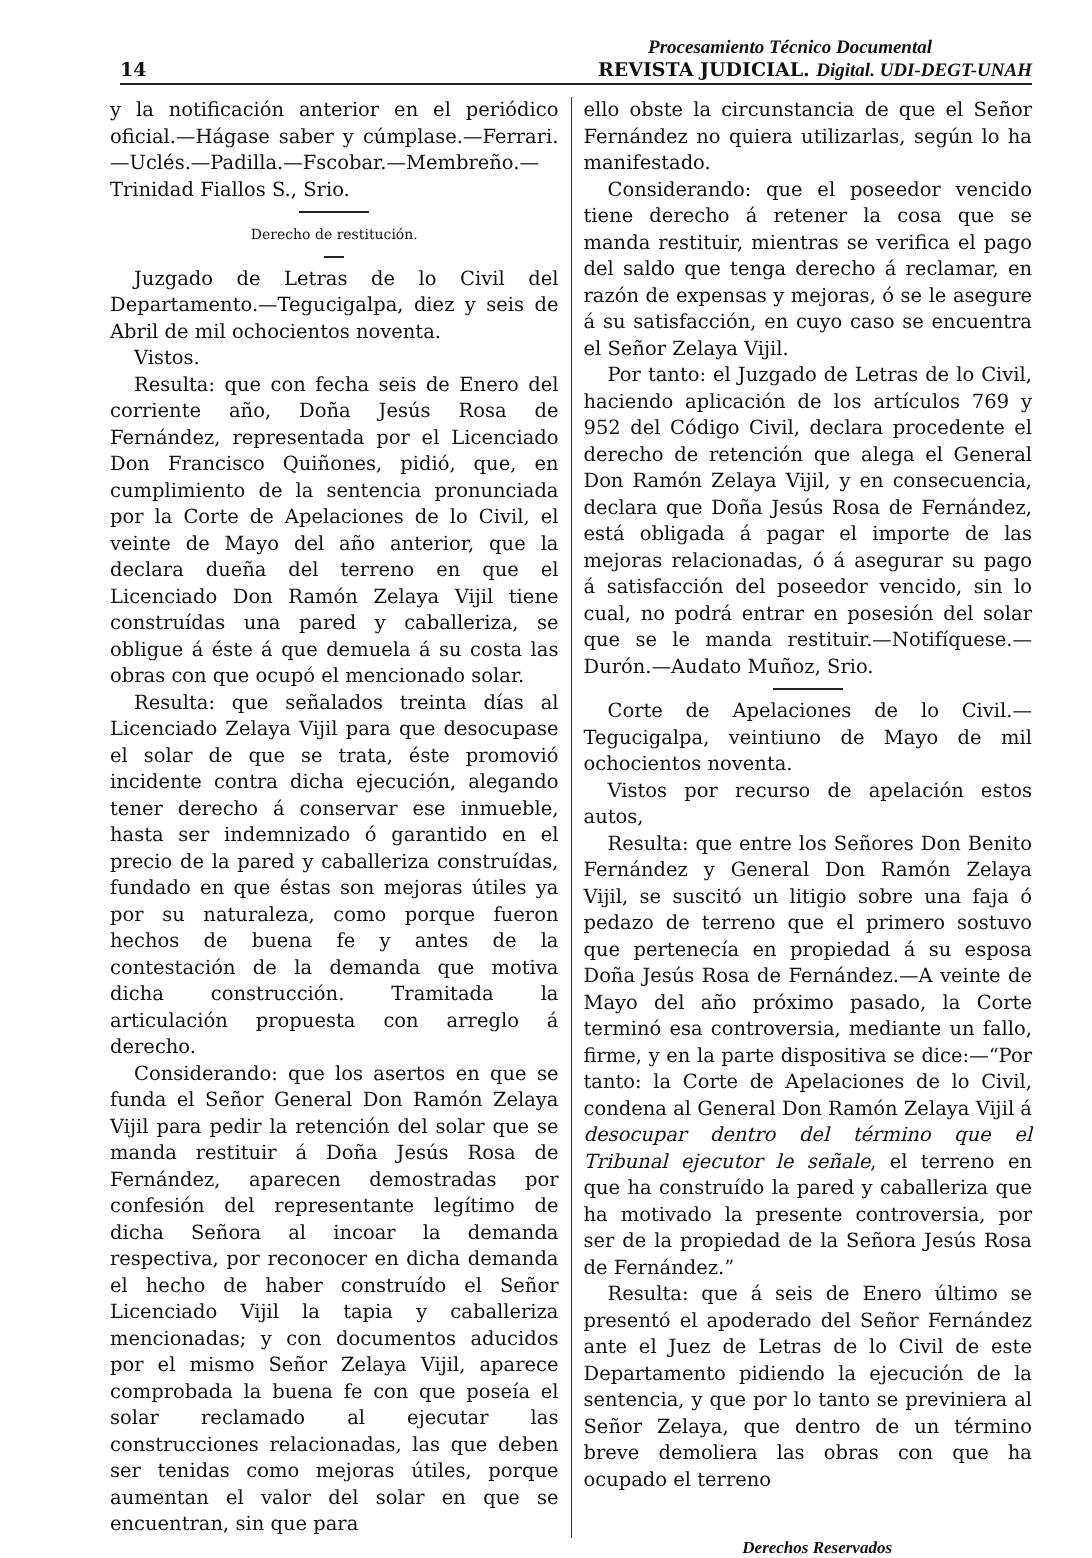Procesamiento Técnico Documental
14 REVISTA JUDICIAL. Digital. UDI-DEGT-UNAH
y la notificación anterior en el periódico oficial.—Hágase saber y cúmplase.—Ferrari.—Uclés.—Padilla.—Fscobar.—Membreño.—Trinidad Fiallos S., Srio.
Derecho de restitución.
Juzgado de Letras de lo Civil del Departamento.—Tegucigalpa, diez y seis de Abril de mil ochocientos noventa.
Vistos.
Resulta: que con fecha seis de Enero del corriente año, Doña Jesús Rosa de Fernández, representada por el Licenciado Don Francisco Quiñones, pidió, que, en cumplimiento de la sentencia pronunciada por la Corte de Apelaciones de lo Civil, el veinte de Mayo del año anterior, que la declara dueña del terreno en que el Licenciado Don Ramón Zelaya Vijil tiene construídas una pared y caballeriza, se obligue á éste á que demuela á su costa las obras con que ocupó el mencionado solar.
Resulta: que señalados treinta días al Licenciado Zelaya Vijil para que desocupase el solar de que se trata, éste promovió incidente contra dicha ejecución, alegando tener derecho á conservar ese inmueble, hasta ser indemnizado ó garantido en el precio de la pared y caballeriza construídas, fundado en que éstas son mejoras útiles ya por su naturaleza, como porque fueron hechos de buena fe y antes de la contestación de la demanda que motiva dicha construcción. Tramitada la articulación propuesta con arreglo á derecho.
Considerando: que los asertos en que se funda el Señor General Don Ramón Zelaya Vijil para pedir la retención del solar que se manda restituir á Doña Jesús Rosa de Fernández, aparecen demostradas por confesión del representante legítimo de dicha Señora al incoar la demanda respectiva, por reconocer en dicha demanda el hecho de haber construído el Señor Licenciado Vijil la tapia y caballeriza mencionadas; y con documentos aducidos por el mismo Señor Zelaya Vijil, aparece comprobada la buena fe con que poseía el solar reclamado al ejecutar las construcciones relacionadas, las que deben ser tenidas como mejoras útiles, porque aumentan el valor del solar en que se encuentran, sin que para
ello obste la circunstancia de que el Señor Fernández no quiera utilizarlas, según lo ha manifestado.
Considerando: que el poseedor vencido tiene derecho á retener la cosa que se manda restituir, mientras se verifica el pago del saldo que tenga derecho á reclamar, en razón de expensas y mejoras, ó se le asegure á su satisfacción, en cuyo caso se encuentra el Señor Zelaya Vijil.
Por tanto: el Juzgado de Letras de lo Civil, haciendo aplicación de los artículos 769 y 952 del Código Civil, declara procedente el derecho de retención que alega el General Don Ramón Zelaya Vijil, y en consecuencia, declara que Doña Jesús Rosa de Fernández, está obligada á pagar el importe de las mejoras relacionadas, ó á asegurar su pago á satisfacción del poseedor vencido, sin lo cual, no podrá entrar en posesión del solar que se le manda restituir.—Notifíquese.—Durón.—Audato Muñoz, Srio.
Corte de Apelaciones de lo Civil.—Tegucigalpa, veintiuno de Mayo de mil ochocientos noventa.
Vistos por recurso de apelación estos autos,
Resulta: que entre los Señores Don Benito Fernández y General Don Ramón Zelaya Vijil, se suscitó un litigio sobre una faja ó pedazo de terreno que el primero sostuvo que pertenecía en propiedad á su esposa Doña Jesús Rosa de Fernández.—A veinte de Mayo del año próximo pasado, la Corte terminó esa controversia, mediante un fallo, firme, y en la parte dispositiva se dice:—“Por tanto: la Corte de Apelaciones de lo Civil, condena al General Don Ramón Zelaya Vijil á desocupar dentro del término que el Tribunal ejecutor le señale, el terreno en que ha construído la pared y caballeriza que ha motivado la presente controversia, por ser de la propiedad de la Señora Jesús Rosa de Fernández.”
Resulta: que á seis de Enero último se presentó el apoderado del Señor Fernández ante el Juez de Letras de lo Civil de este Departamento pidiendo la ejecución de la sentencia, y que por lo tanto se previniera al Señor Zelaya, que dentro de un término breve demoliera las obras con que ha ocupado el terreno
Derechos Reservados